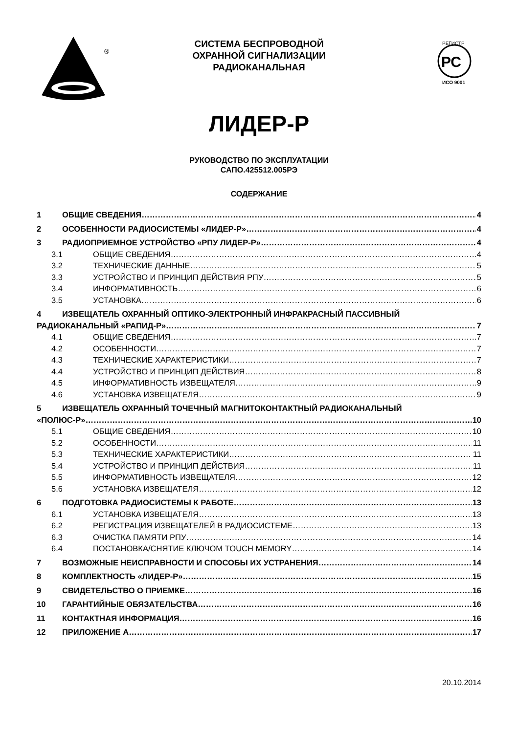®
СИСТЕМА БЕСПРОВОДНОЙ
ОХРАННОЙ СИГНАЛИЗАЦИИ
РАДИОКАНАЛЬНАЯ
РС
РЕГИСТР
ИСО 9001
ЛИДЕР-Р
РУКОВОДСТВО ПО ЭКСПЛУАТАЦИИ
САПО.425512.005РЭ
СОДЕРЖАНИЕ
1 ОБЩИЕ СВЕДЕНИЯ 4
2 ОСОБЕННОСТИ РАДИОСИСТЕМЫ «ЛИДЕР-Р» 4
3 РАДИОПРИЕМНОЕ УСТРОЙСТВО «РПУ ЛИДЕР-Р» 4
3.1 ОБЩИЕ СВЕДЕНИЯ 4
3.2 ТЕХНИЧЕСКИЕ ДАННЫЕ 5
3.3 УСТРОЙСТВО И ПРИНЦИП ДЕЙСТВИЯ РПУ 5
3.4 ИНФОРМАТИВНОСТЬ 6
3.5 УСТАНОВКА 6
4 ИЗВЕЩАТЕЛЬ ОХРАННЫЙ ОПТИКО-ЭЛЕКТРОННЫЙ ИНФРАКРАСНЫЙ ПАССИВНЫЙ
РАДИОКАНАЛЬНЫЙ «РАПИД-Р» 7
4.1 ОБЩИЕ СВЕДЕНИЯ 7
4.2 ОСОБЕННОСТИ 7
4.3 ТЕХНИЧЕСКИЕ ХАРАКТЕРИСТИКИ 7
4.4 УСТРОЙСТВО И ПРИНЦИП ДЕЙСТВИЯ 8
4.5 ИНФОРМАТИВНОСТЬ ИЗВЕЩАТЕЛЯ 9
4.6 УСТАНОВКА ИЗВЕЩАТЕЛЯ 9
5 ИЗВЕЩАТЕЛЬ ОХРАННЫЙ ТОЧЕЧНЫЙ МАГНИТОКОНТАКТНЫЙ РАДИОКАНАЛЬНЫЙ
«ПОЛЮС-Р» 10
5.1 ОБЩИЕ СВЕДЕНИЯ 10
5.2 ОСОБЕННОСТИ 11
5.3 ТЕХНИЧЕСКИЕ ХАРАКТЕРИСТИКИ 11
5.4 УСТРОЙСТВО И ПРИНЦИП ДЕЙСТВИЯ 11
5.5 ИНФОРМАТИВНОСТЬ ИЗВЕЩАТЕЛЯ 12
5.6 УСТАНОВКА ИЗВЕЩАТЕЛЯ 12
6 ПОДГОТОВКА РАДИОСИСТЕМЫ К РАБОТЕ 13
6.1 УСТАНОВКА ИЗВЕЩАТЕЛЯ 13
6.2 РЕГИСТРАЦИЯ ИЗВЕЩАТЕЛЕЙ В РАДИОСИСТЕМЕ 13
6.3 ОЧИСТКА ПАМЯТИ РПУ 14
6.4 ПОСТАНОВКА/СНЯТИЕ КЛЮЧОМ TOUCH MEMORY 14
7 ВОЗМОЖНЫЕ НЕИСПРАВНОСТИ И СПОСОБЫ ИХ УСТРАНЕНИЯ 14
8 КОМПЛЕКТНОСТЬ «ЛИДЕР-Р» 15
9 СВИДЕТЕЛЬСТВО О ПРИЕМКЕ 16
10 ГАРАНТИЙНЫЕ ОБЯЗАТЕЛЬСТВА 16
11 КОНТАКТНАЯ ИНФОРМАЦИЯ 16
12 ПРИЛОЖЕНИЕ А 17
20.10.2014